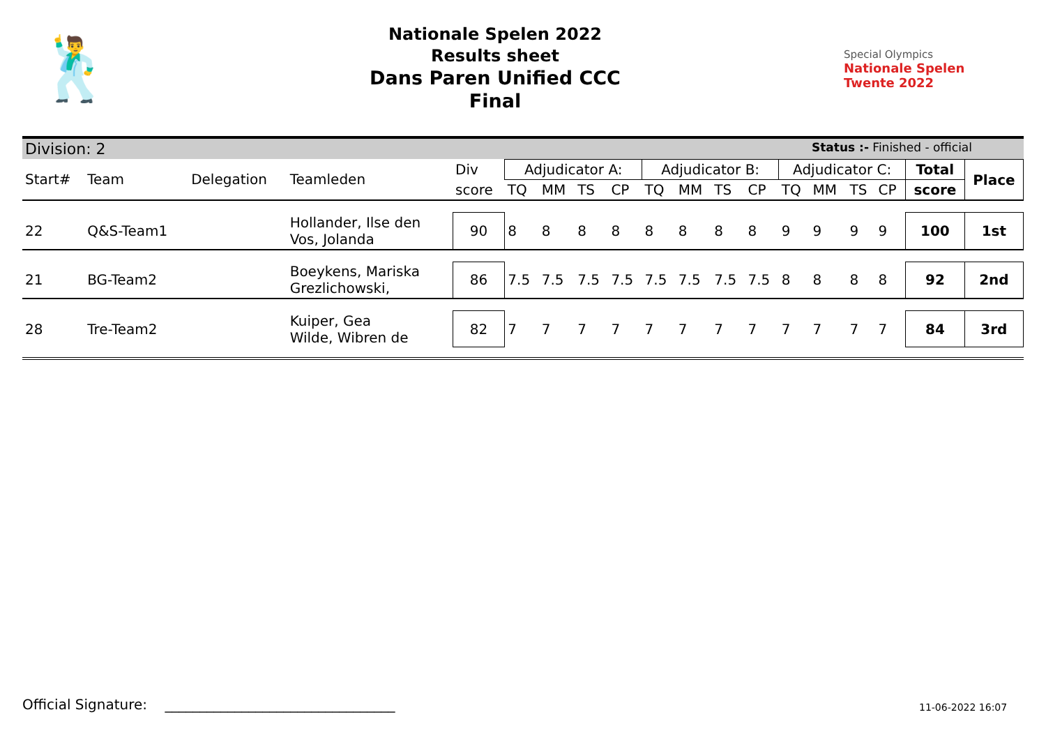🕺
Nationale Spelen 2022
Results sheet
Dans Paren Unified CCC
Final
Special Olympics
Nationale Spelen
Twente 2022
Division: 2 Status :- Finished - official
| Start# | Team | Delegation | Teamleden | Div | Adjudicator A: | | | | Adjudicator B: | | | | Adjudicator C: | | | | Total | Place |
| --- | --- | --- | --- | --- | --- | --- | --- | --- | --- | --- | --- | --- | --- | --- | --- | --- | --- | --- |
| | | | | score | TQ | MM | TS | CP | TQ | MM | TS | CP | TQ | MM | TS | CP | score | |
| 22 | Q&S-Team1 | | Hollander, Ilse den Vos, Jolanda | 90 | 8 | 8 | 8 | 8 | 8 | 8 | 8 | 8 | 9 | 9 | 9 | 9 | 100 | 1st |
| 21 | BG-Team2 | | Boeykens, Mariska Grezlichowski, | 86 | 7.5 | 7.5 | 7.5 | 7.5 | 7.5 | 7.5 | 7.5 | 7.5 | 8 | 8 | 8 | 8 | 92 | 2nd |
| 28 | Tre-Team2 | | Kuiper, Gea Wilde, Wibren de | 82 | 7 | 7 | 7 | 7 | 7 | 7 | 7 | 7 | 7 | 7 | 7 | 7 | 84 | 3rd |
Official Signature: _________________________________
11-06-2022 16:07